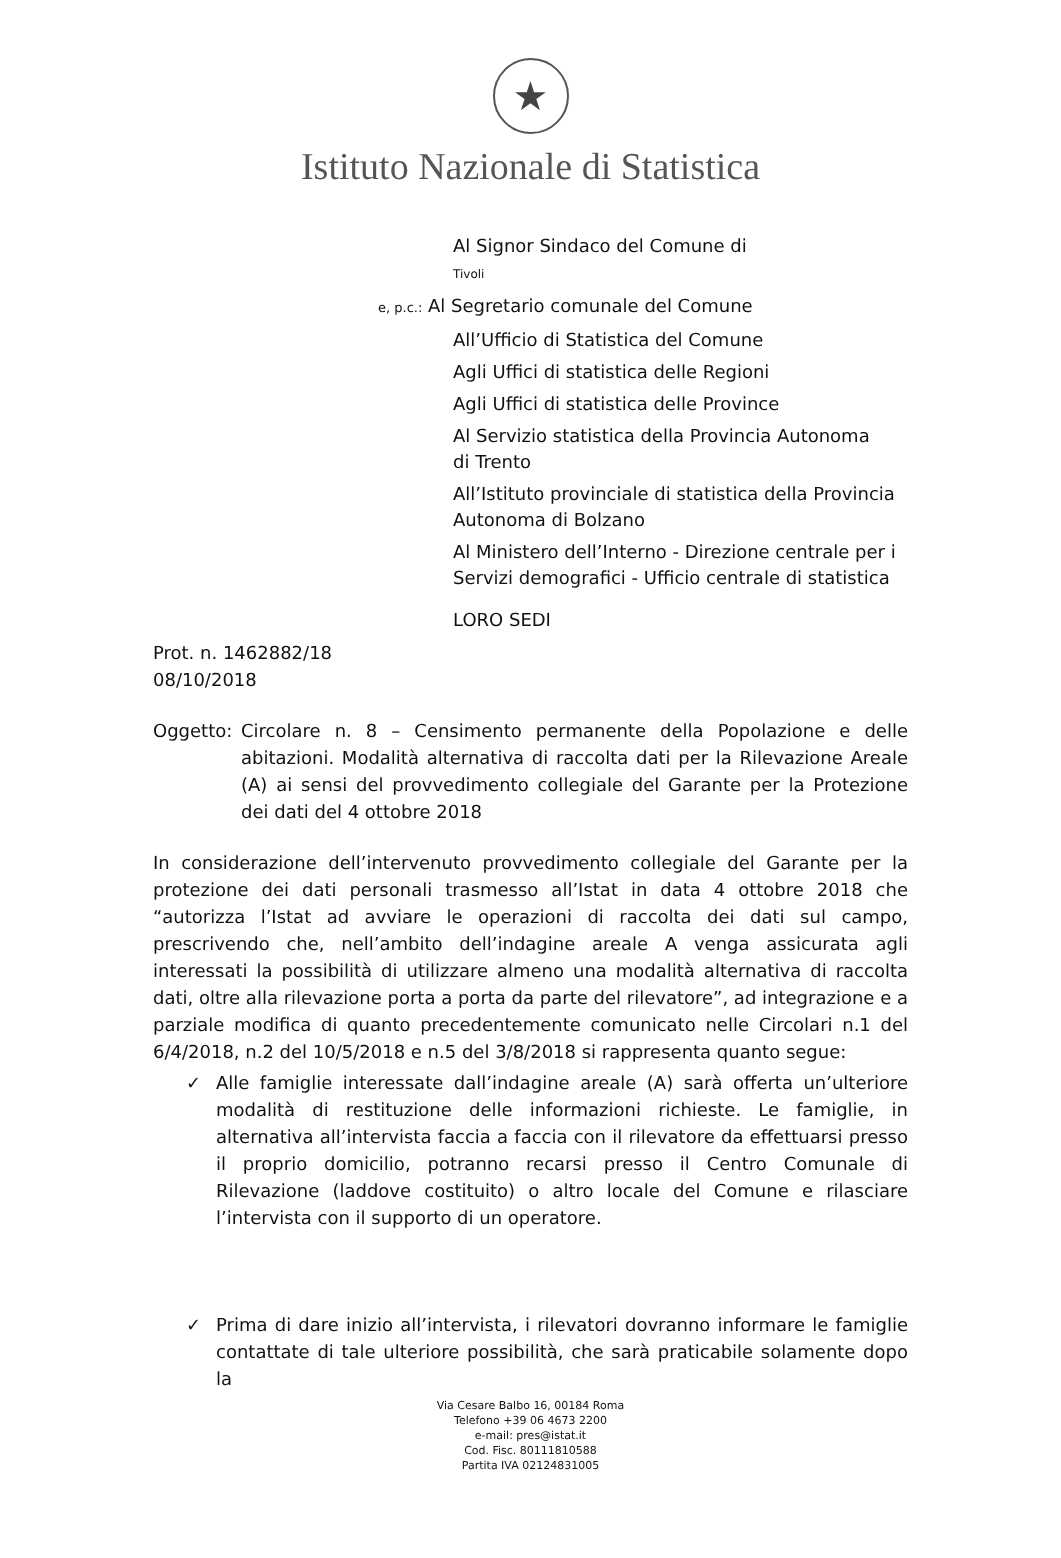★
Istituto Nazionale di Statistica
Al Signor Sindaco del Comune di
Tivoli
e, p.c.: Al Segretario comunale del Comune
All’Ufficio di Statistica del Comune
Agli Uffici di statistica delle Regioni
Agli Uffici di statistica delle Province
Al Servizio statistica della Provincia Autonoma
di Trento
All’Istituto provinciale di statistica della Provincia
Autonoma di Bolzano
Al Ministero dell’Interno - Direzione centrale per i
Servizi demografici - Ufficio centrale di statistica
LORO SEDI
Prot. n. 1462882/18
08/10/2018
Oggetto: Circolare n. 8 – Censimento permanente della Popolazione e delle abitazioni. Modalità alternativa di raccolta dati per la Rilevazione Areale (A) ai sensi del provvedimento collegiale del Garante per la Protezione dei dati del 4 ottobre 2018
In considerazione dell’intervenuto provvedimento collegiale del Garante per la protezione dei dati personali trasmesso all’Istat in data 4 ottobre 2018 che “autorizza l’Istat ad avviare le operazioni di raccolta dei dati sul campo, prescrivendo che, nell’ambito dell’indagine areale A venga assicurata agli interessati la possibilità di utilizzare almeno una modalità alternativa di raccolta dati, oltre alla rilevazione porta a porta da parte del rilevatore”, ad integrazione e a parziale modifica di quanto precedentemente comunicato nelle Circolari n.1 del 6/4/2018, n.2 del 10/5/2018 e n.5 del 3/8/2018 si rappresenta quanto segue:
✓ Alle famiglie interessate dall’indagine areale (A) sarà offerta un’ulteriore modalità di restituzione delle informazioni richieste. Le famiglie, in alternativa all’intervista faccia a faccia con il rilevatore da effettuarsi presso il proprio domicilio, potranno recarsi presso il Centro Comunale di Rilevazione (laddove costituito) o altro locale del Comune e rilasciare l’intervista con il supporto di un operatore.
✓ Prima di dare inizio all’intervista, i rilevatori dovranno informare le famiglie contattate di tale ulteriore possibilità, che sarà praticabile solamente dopo la
Via Cesare Balbo 16, 00184 Roma
Telefono +39 06 4673 2200
e-mail: pres@istat.it
Cod. Fisc. 80111810588
Partita IVA 02124831005